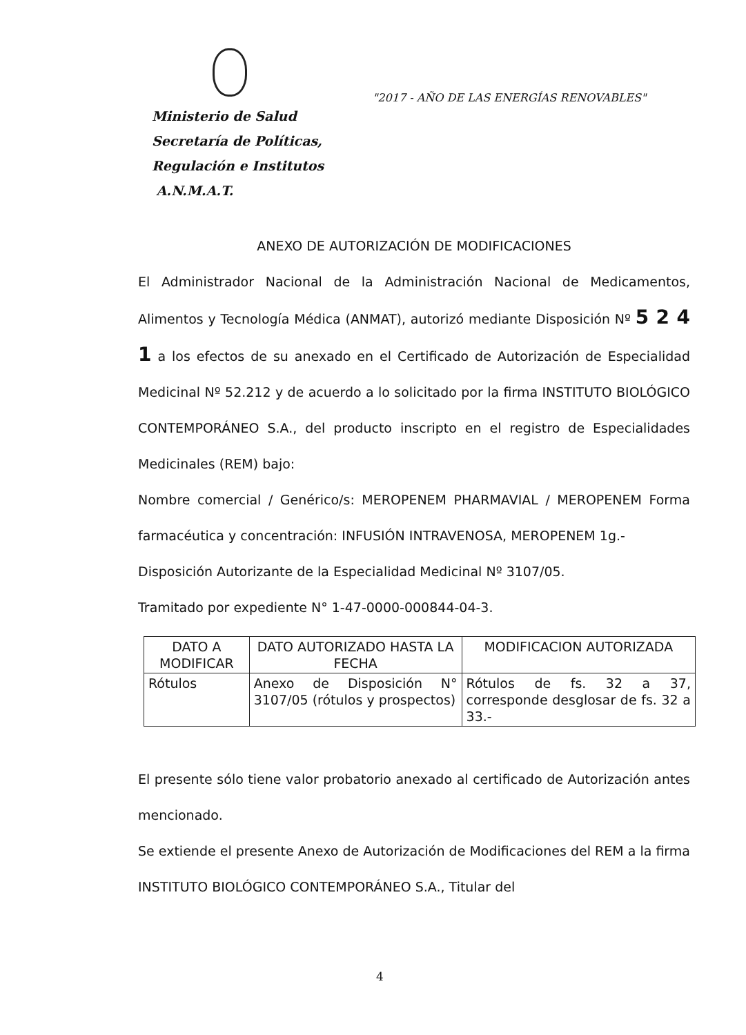Ministerio de Salud
Secretaría de Políticas,
Regulación e Institutos
A.N.M.A.T.
"2017 - AÑO DE LAS ENERGÍAS RENOVABLES"
ANEXO DE AUTORIZACIÓN DE MODIFICACIONES
El Administrador Nacional de la Administración Nacional de Medicamentos, Alimentos y Tecnología Médica (ANMAT), autorizó mediante Disposición Nº 5 2 4 1 a los efectos de su anexado en el Certificado de Autorización de Especialidad Medicinal Nº 52.212 y de acuerdo a lo solicitado por la firma INSTITUTO BIOLÓGICO CONTEMPORÁNEO S.A., del producto inscripto en el registro de Especialidades Medicinales (REM) bajo:
Nombre comercial / Genérico/s: MEROPENEM PHARMAVIAL / MEROPENEM Forma farmacéutica y concentración: INFUSIÓN INTRAVENOSA, MEROPENEM 1g.-
Disposición Autorizante de la Especialidad Medicinal Nº 3107/05.
Tramitado por expediente N° 1-47-0000-000844-04-3.
| DATO A MODIFICAR | DATO AUTORIZADO HASTA LA FECHA | MODIFICACION AUTORIZADA |
| --- | --- | --- |
| Rótulos | Anexo de Disposición N° 3107/05 (rótulos y prospectos) | Rótulos de fs. 32 a 37, corresponde desglosar de fs. 32 a 33.- |
El presente sólo tiene valor probatorio anexado al certificado de Autorización antes mencionado.
Se extiende el presente Anexo de Autorización de Modificaciones del REM a la firma INSTITUTO BIOLÓGICO CONTEMPORÁNEO S.A., Titular del
4